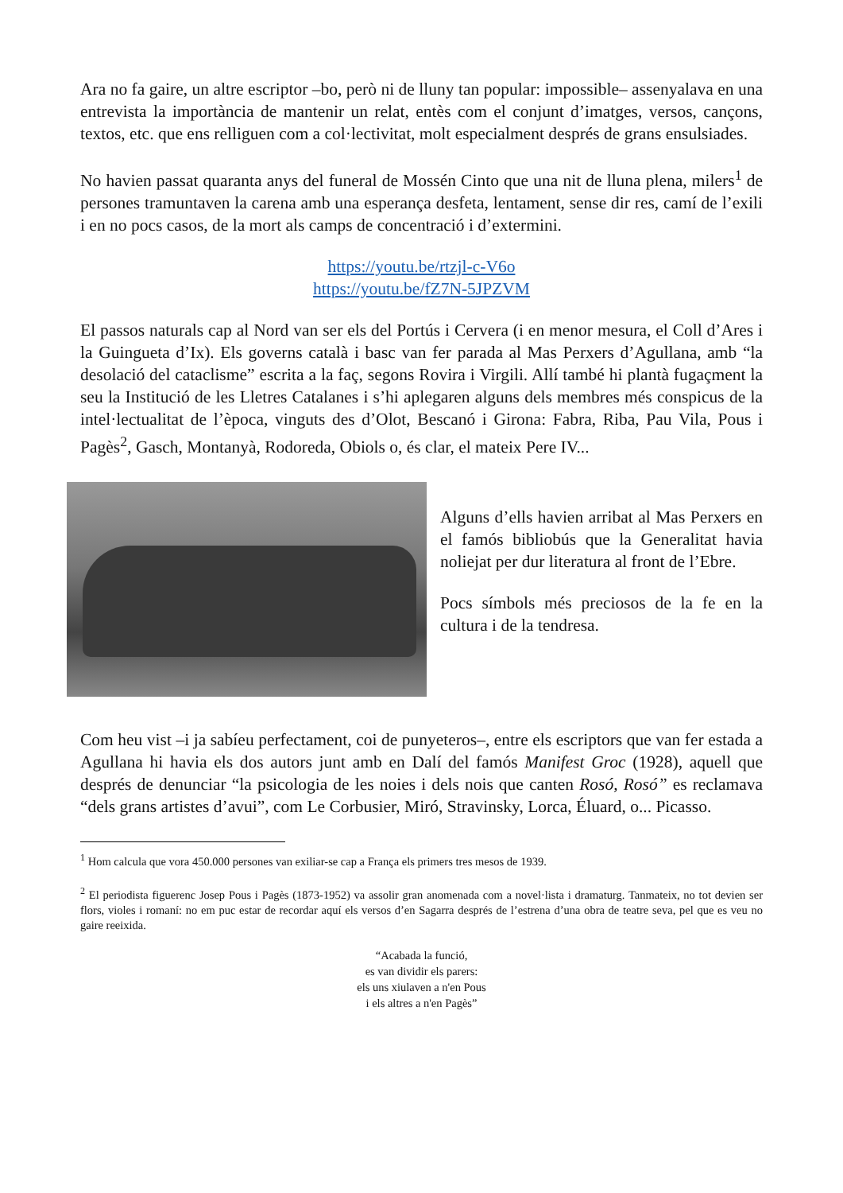Ara no fa gaire, un altre escriptor –bo, però ni de lluny tan popular: impossible– assenyalava en una entrevista la importància de mantenir un relat, entès com el conjunt d’imatges, versos, cançons, textos, etc. que ens relliguen com a col·lectivitat, molt especialment després de grans ensulsiades.
No havien passat quaranta anys del funeral de Mossén Cinto que una nit de lluna plena, milers<sup>1</sup> de persones tramuntaven la carena amb una esperança desfeta, lentament, sense dir res, camí de l’exili i en no pocs casos, de la mort als camps de concentració i d’extermini.
https://youtu.be/rtzjl-c-V6o
https://youtu.be/fZ7N-5JPZVM
El passos naturals cap al Nord van ser els del Portús i Cervera (i en menor mesura, el Coll d’Ares i la Guingueta d’Ix). Els governs català i basc van fer parada al Mas Perxers d’Agullana, amb “la desolació del cataclisme” escrita a la faç, segons Rovira i Virgili. Allí també hi plantà fugaçment la seu la Institució de les Lletres Catalanes i s’hi aplegaren alguns dels membres més conspicus de la intel·lectualitat de l’època, vinguts des d’Olot, Bescanó i Girona: Fabra, Riba, Pau Vila, Pous i Pagès<sup>2</sup>, Gasch, Montanyà, Rodoreda, Obiols o, és clar, el mateix Pere IV...
Alguns d’ells havien arribat al Mas Perxers en el famós bibliobús que la Generalitat havia noliejat per dur literatura al front de l’Ebre.
Pocs símbols més preciosos de la fe en la cultura i de la tendresa.
Com heu vist –i ja sabíeu perfectament, coi de punyeteros–, entre els escriptors que van fer estada a Agullana hi havia els dos autors junt amb en Dalí del famós Manifest Groc (1928), aquell que després de denunciar “la psicologia de les noies i dels nois que canten Rosó, Rosó” es reclamava “dels grans artistes d’avui”, com Le Corbusier, Miró, Stravinsky, Lorca, Éluard, o... Picasso.
<sup>1</sup> Hom calcula que vora 450.000 persones van exiliar-se cap a França els primers tres mesos de 1939.
<sup>2</sup> El periodista figuerenc Josep Pous i Pagès (1873-1952) va assolir gran anomenada com a novel·lista i dramaturg. Tanmateix, no tot devien ser flors, violes i romaní: no em puc estar de recordar aquí els versos d’en Sagarra després de l’estrena d’una obra de teatre seva, pel que es veu no gaire reeixida.
“Acabada la funció,
es van dividir els parers:
els uns xiulaven a n'en Pous
i els altres a n'en Pagès”